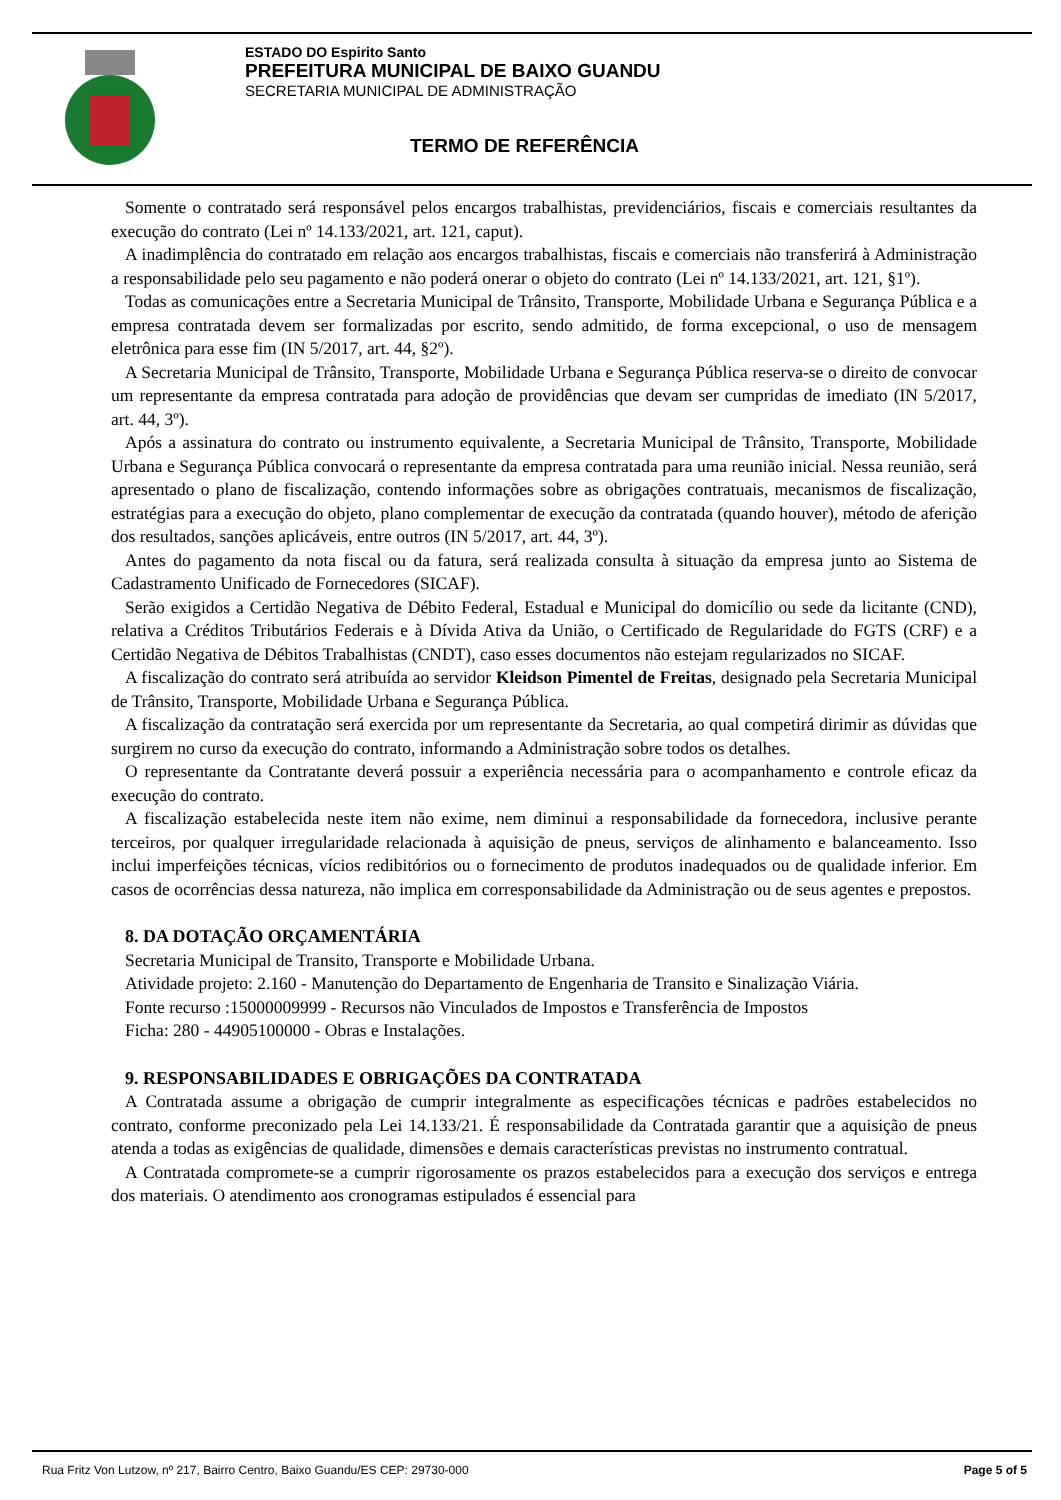ESTADO DO Espirito Santo
PREFEITURA MUNICIPAL DE BAIXO GUANDU
SECRETARIA MUNICIPAL DE ADMINISTRAÇÃO
TERMO DE REFERÊNCIA
Somente o contratado será responsável pelos encargos trabalhistas, previdenciários, fiscais e comerciais resultantes da execução do contrato (Lei nº 14.133/2021, art. 121, caput).
A inadimplência do contratado em relação aos encargos trabalhistas, fiscais e comerciais não transferirá à Administração a responsabilidade pelo seu pagamento e não poderá onerar o objeto do contrato (Lei nº 14.133/2021, art. 121, §1º).
Todas as comunicações entre a Secretaria Municipal de Trânsito, Transporte, Mobilidade Urbana e Segurança Pública e a empresa contratada devem ser formalizadas por escrito, sendo admitido, de forma excepcional, o uso de mensagem eletrônica para esse fim (IN 5/2017, art. 44, §2º).
A Secretaria Municipal de Trânsito, Transporte, Mobilidade Urbana e Segurança Pública reserva-se o direito de convocar um representante da empresa contratada para adoção de providências que devam ser cumpridas de imediato (IN 5/2017, art. 44, 3º).
Após a assinatura do contrato ou instrumento equivalente, a Secretaria Municipal de Trânsito, Transporte, Mobilidade Urbana e Segurança Pública convocará o representante da empresa contratada para uma reunião inicial. Nessa reunião, será apresentado o plano de fiscalização, contendo informações sobre as obrigações contratuais, mecanismos de fiscalização, estratégias para a execução do objeto, plano complementar de execução da contratada (quando houver), método de aferição dos resultados, sanções aplicáveis, entre outros (IN 5/2017, art. 44, 3º).
Antes do pagamento da nota fiscal ou da fatura, será realizada consulta à situação da empresa junto ao Sistema de Cadastramento Unificado de Fornecedores (SICAF).
Serão exigidos a Certidão Negativa de Débito Federal, Estadual e Municipal do domicílio ou sede da licitante (CND), relativa a Créditos Tributários Federais e à Dívida Ativa da União, o Certificado de Regularidade do FGTS (CRF) e a Certidão Negativa de Débitos Trabalhistas (CNDT), caso esses documentos não estejam regularizados no SICAF.
A fiscalização do contrato será atribuída ao servidor Kleidson Pimentel de Freitas, designado pela Secretaria Municipal de Trânsito, Transporte, Mobilidade Urbana e Segurança Pública.
A fiscalização da contratação será exercida por um representante da Secretaria, ao qual competirá dirimir as dúvidas que surgirem no curso da execução do contrato, informando a Administração sobre todos os detalhes.
O representante da Contratante deverá possuir a experiência necessária para o acompanhamento e controle eficaz da execução do contrato.
A fiscalização estabelecida neste item não exime, nem diminui a responsabilidade da fornecedora, inclusive perante terceiros, por qualquer irregularidade relacionada à aquisição de pneus, serviços de alinhamento e balanceamento. Isso inclui imperfeições técnicas, vícios redibitórios ou o fornecimento de produtos inadequados ou de qualidade inferior. Em casos de ocorrências dessa natureza, não implica em corresponsabilidade da Administração ou de seus agentes e prepostos.
8. DA DOTAÇÃO ORÇAMENTÁRIA
Secretaria Municipal de Transito, Transporte e Mobilidade Urbana.
Atividade projeto: 2.160 - Manutenção do Departamento de Engenharia de Transito e Sinalização Viária.
Fonte recurso :15000009999 - Recursos não Vinculados de Impostos e Transferência de Impostos
Ficha: 280 - 44905100000 - Obras e Instalações.
9. RESPONSABILIDADES E OBRIGAÇÕES DA CONTRATADA
A Contratada assume a obrigação de cumprir integralmente as especificações técnicas e padrões estabelecidos no contrato, conforme preconizado pela Lei 14.133/21. É responsabilidade da Contratada garantir que a aquisição de pneus atenda a todas as exigências de qualidade, dimensões e demais características previstas no instrumento contratual.
A Contratada compromete-se a cumprir rigorosamente os prazos estabelecidos para a execução dos serviços e entrega dos materiais. O atendimento aos cronogramas estipulados é essencial para
Rua Fritz Von Lutzow, nº 217, Bairro Centro, Baixo Guandu/ES CEP: 29730-000 Page 5 of 5